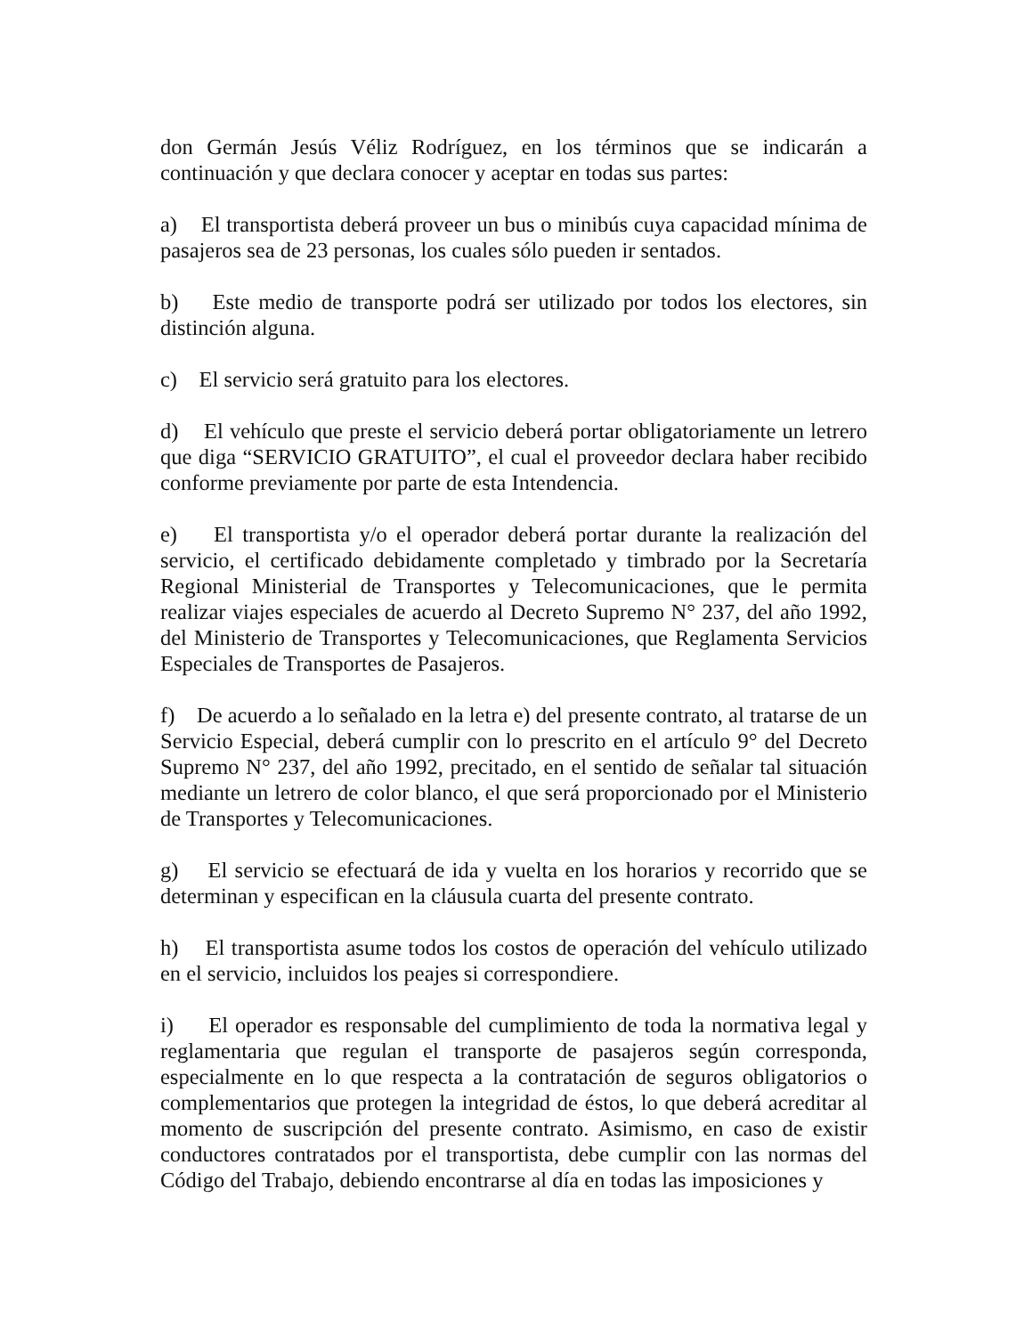don Germán Jesús Véliz Rodríguez, en los términos que se indicarán a continuación y que declara conocer y aceptar en todas sus partes:
a) El transportista deberá proveer un bus o minibús cuya capacidad mínima de pasajeros sea de 23 personas, los cuales sólo pueden ir sentados.
b) Este medio de transporte podrá ser utilizado por todos los electores, sin distinción alguna.
c) El servicio será gratuito para los electores.
d) El vehículo que preste el servicio deberá portar obligatoriamente un letrero que diga “SERVICIO GRATUITO”, el cual el proveedor declara haber recibido conforme previamente por parte de esta Intendencia.
e) El transportista y/o el operador deberá portar durante la realización del servicio, el certificado debidamente completado y timbrado por la Secretaría Regional Ministerial de Transportes y Telecomunicaciones, que le permita realizar viajes especiales de acuerdo al Decreto Supremo N° 237, del año 1992, del Ministerio de Transportes y Telecomunicaciones, que Reglamenta Servicios Especiales de Transportes de Pasajeros.
f) De acuerdo a lo señalado en la letra e) del presente contrato, al tratarse de un Servicio Especial, deberá cumplir con lo prescrito en el artículo 9° del Decreto Supremo N° 237, del año 1992, precitado, en el sentido de señalar tal situación mediante un letrero de color blanco, el que será proporcionado por el Ministerio de Transportes y Telecomunicaciones.
g) El servicio se efectuará de ida y vuelta en los horarios y recorrido que se determinan y especifican en la cláusula cuarta del presente contrato.
h) El transportista asume todos los costos de operación del vehículo utilizado en el servicio, incluidos los peajes si correspondiere.
i) El operador es responsable del cumplimiento de toda la normativa legal y reglamentaria que regulan el transporte de pasajeros según corresponda, especialmente en lo que respecta a la contratación de seguros obligatorios o complementarios que protegen la integridad de éstos, lo que deberá acreditar al momento de suscripción del presente contrato. Asimismo, en caso de existir conductores contratados por el transportista, debe cumplir con las normas del Código del Trabajo, debiendo encontrarse al día en todas las imposiciones y